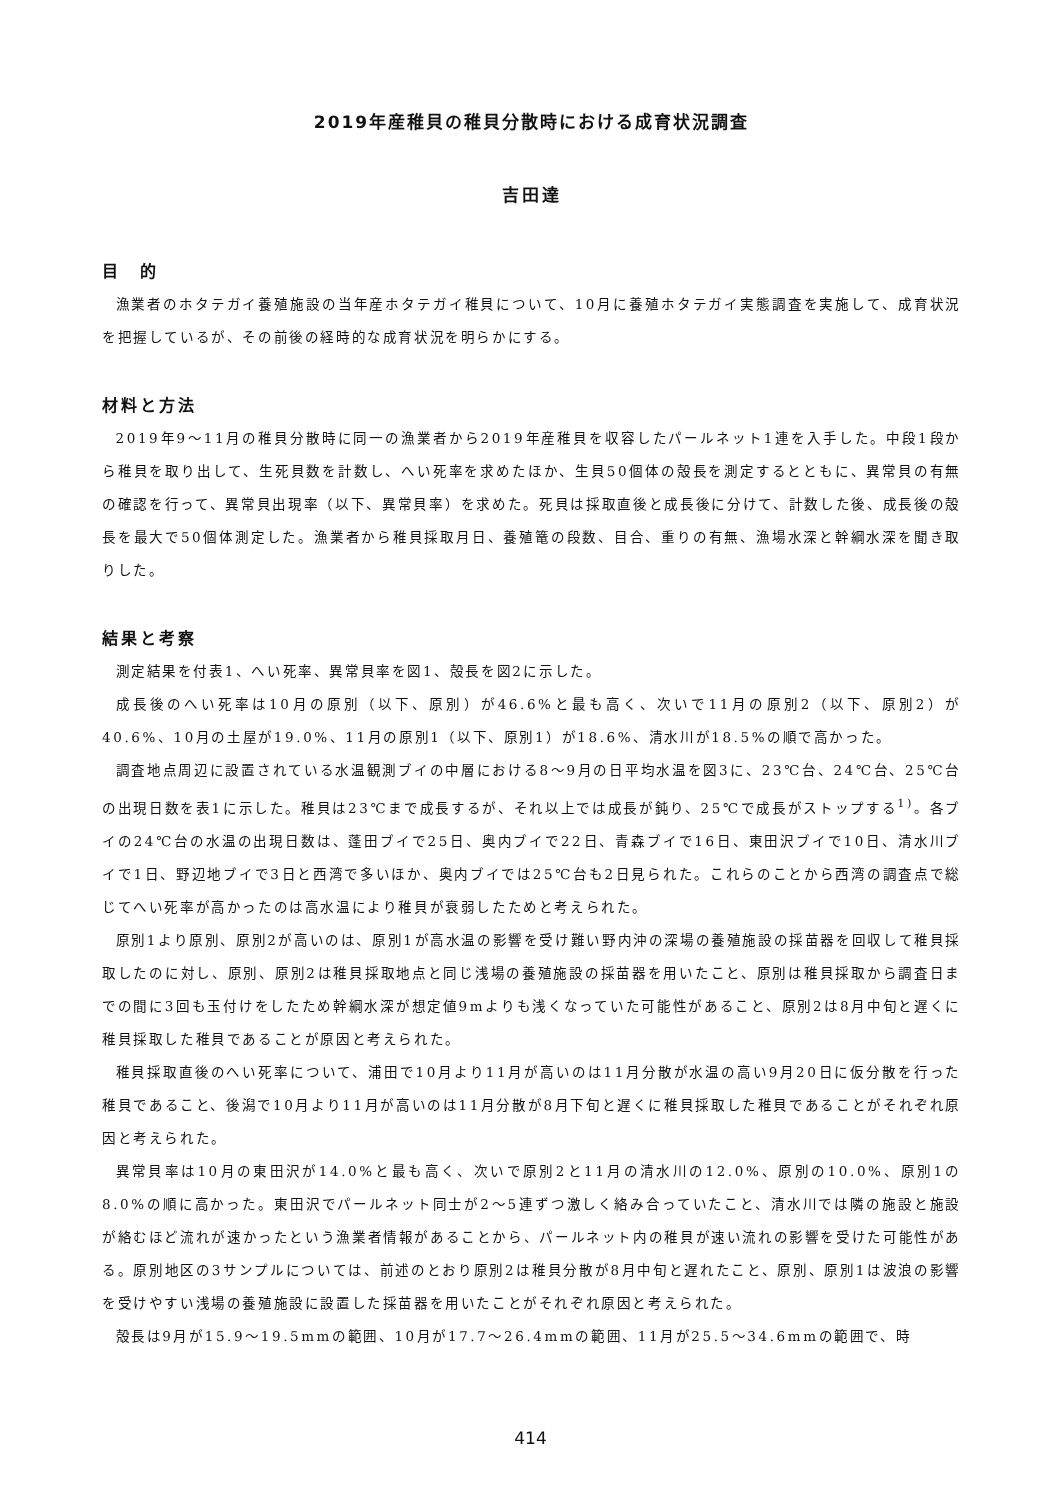2019年産稚貝の稚貝分散時における成育状況調査
吉田達
目　的
漁業者のホタテガイ養殖施設の当年産ホタテガイ稚貝について、10月に養殖ホタテガイ実態調査を実施して、成育状況を把握しているが、その前後の経時的な成育状況を明らかにする。
材料と方法
2019年9～11月の稚貝分散時に同一の漁業者から2019年産稚貝を収容したパールネット1連を入手した。中段1段から稚貝を取り出して、生死貝数を計数し、へい死率を求めたほか、生貝50個体の殻長を測定するとともに、異常貝の有無の確認を行って、異常貝出現率（以下、異常貝率）を求めた。死貝は採取直後と成長後に分けて、計数した後、成長後の殻長を最大で50個体測定した。漁業者から稚貝採取月日、養殖篭の段数、目合、重りの有無、漁場水深と幹綱水深を聞き取りした。
結果と考察
測定結果を付表1、へい死率、異常貝率を図1、殻長を図2に示した。
成長後のへい死率は10月の原別（以下、原別）が46.6%と最も高く、次いで11月の原別2（以下、原別2）が40.6%、10月の土屋が19.0%、11月の原別1（以下、原別1）が18.6%、清水川が18.5%の順で高かった。
調査地点周辺に設置されている水温観測ブイの中層における8～9月の日平均水温を図3に、23℃台、24℃台、25℃台の出現日数を表1に示した。稚貝は23℃まで成長するが、それ以上では成長が鈍り、25℃で成長がストップする<sup>1)</sup>。各ブイの24℃台の水温の出現日数は、蓬田ブイで25日、奥内ブイで22日、青森ブイで16日、東田沢ブイで10日、清水川ブイで1日、野辺地ブイで3日と西湾で多いほか、奥内ブイでは25℃台も2日見られた。これらのことから西湾の調査点で総じてへい死率が高かったのは高水温により稚貝が衰弱したためと考えられた。
原別1より原別、原別2が高いのは、原別1が高水温の影響を受け難い野内沖の深場の養殖施設の採苗器を回収して稚貝採取したのに対し、原別、原別2は稚貝採取地点と同じ浅場の養殖施設の採苗器を用いたこと、原別は稚貝採取から調査日までの間に3回も玉付けをしたため幹綱水深が想定値9mよりも浅くなっていた可能性があること、原別2は8月中旬と遅くに稚貝採取した稚貝であることが原因と考えられた。
稚貝採取直後のへい死率について、浦田で10月より11月が高いのは11月分散が水温の高い9月20日に仮分散を行った稚貝であること、後潟で10月より11月が高いのは11月分散が8月下旬と遅くに稚貝採取した稚貝であることがそれぞれ原因と考えられた。
異常貝率は10月の東田沢が14.0%と最も高く、次いで原別2と11月の清水川の12.0%、原別の10.0%、原別1の8.0%の順に高かった。東田沢でパールネット同士が2～5連ずつ激しく絡み合っていたこと、清水川では隣の施設と施設が絡むほど流れが速かったという漁業者情報があることから、パールネット内の稚貝が速い流れの影響を受けた可能性がある。原別地区の3サンプルについては、前述のとおり原別2は稚貝分散が8月中旬と遅れたこと、原別、原別1は波浪の影響を受けやすい浅場の養殖施設に設置した採苗器を用いたことがそれぞれ原因と考えられた。
殻長は9月が15.9～19.5mmの範囲、10月が17.7～26.4mmの範囲、11月が25.5～34.6mmの範囲で、時
414